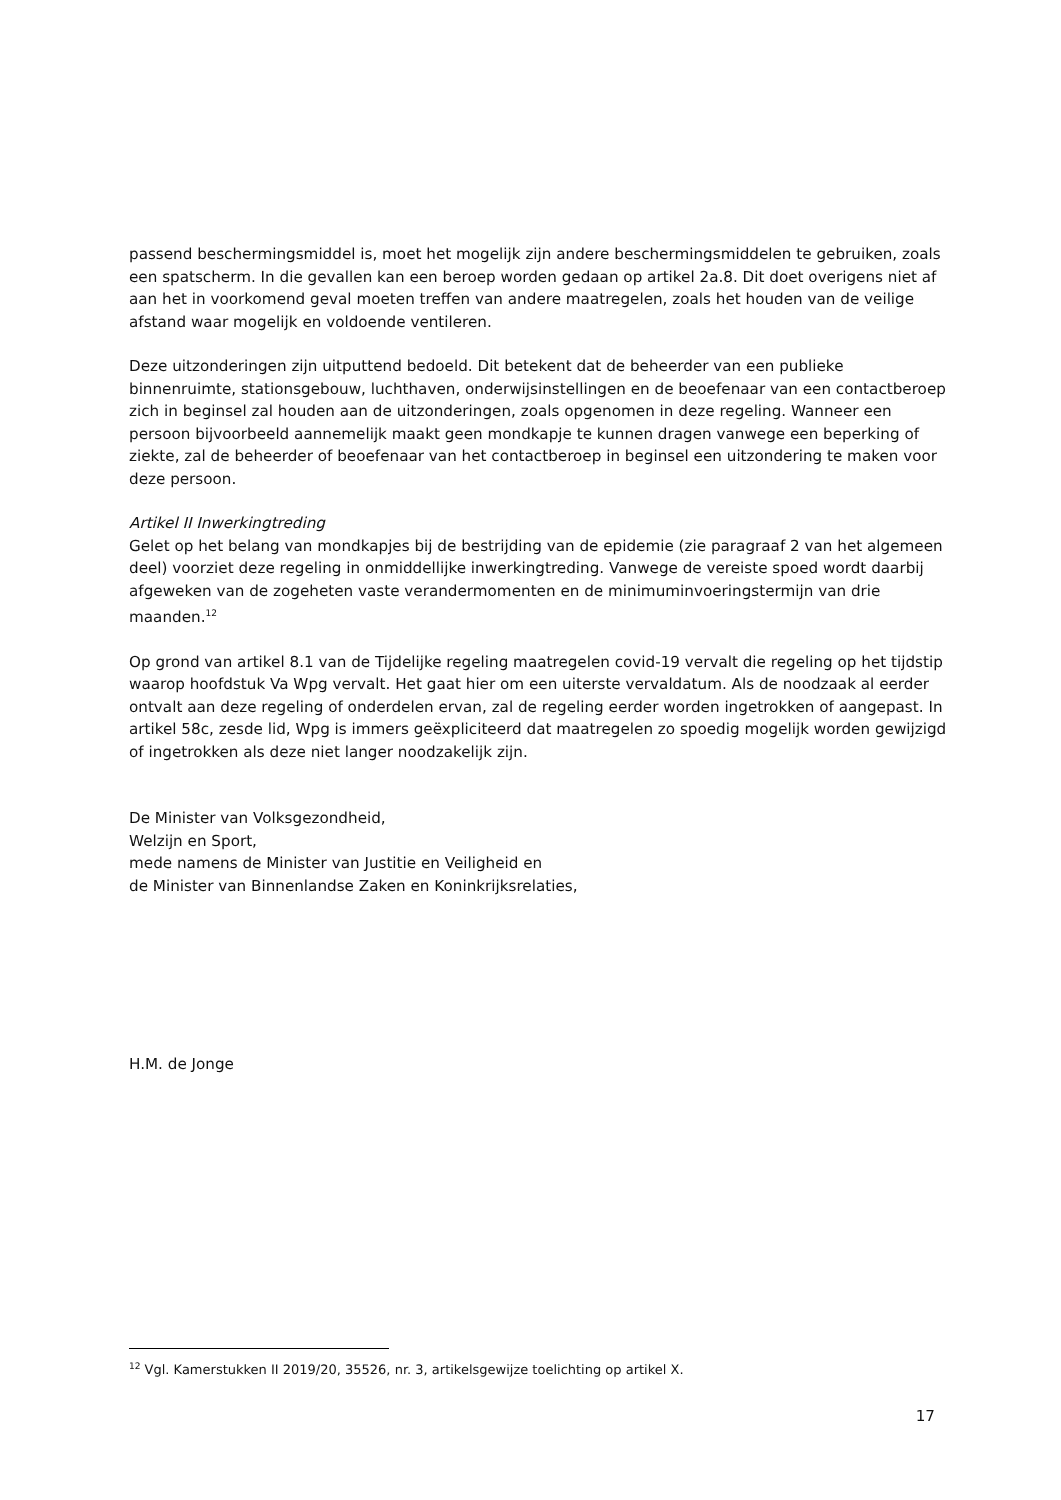passend beschermingsmiddel is, moet het mogelijk zijn andere beschermingsmiddelen te gebruiken, zoals een spatscherm. In die gevallen kan een beroep worden gedaan op artikel 2a.8. Dit doet overigens niet af aan het in voorkomend geval moeten treffen van andere maatregelen, zoals het houden van de veilige afstand waar mogelijk en voldoende ventileren.
Deze uitzonderingen zijn uitputtend bedoeld. Dit betekent dat de beheerder van een publieke binnenruimte, stationsgebouw, luchthaven, onderwijsinstellingen en de beoefenaar van een contactberoep zich in beginsel zal houden aan de uitzonderingen, zoals opgenomen in deze regeling. Wanneer een persoon bijvoorbeeld aannemelijk maakt geen mondkapje te kunnen dragen vanwege een beperking of ziekte, zal de beheerder of beoefenaar van het contactberoep in beginsel een uitzondering te maken voor deze persoon.
Artikel II Inwerkingtreding
Gelet op het belang van mondkapjes bij de bestrijding van de epidemie (zie paragraaf 2 van het algemeen deel) voorziet deze regeling in onmiddellijke inwerkingtreding. Vanwege de vereiste spoed wordt daarbij afgeweken van de zogeheten vaste verandermomenten en de minimuminvoeringstermijn van drie maanden.<sup>12</sup>
Op grond van artikel 8.1 van de Tijdelijke regeling maatregelen covid-19 vervalt die regeling op het tijdstip waarop hoofdstuk Va Wpg vervalt. Het gaat hier om een uiterste vervaldatum. Als de noodzaak al eerder ontvalt aan deze regeling of onderdelen ervan, zal de regeling eerder worden ingetrokken of aangepast. In artikel 58c, zesde lid, Wpg is immers geëxpliciteerd dat maatregelen zo spoedig mogelijk worden gewijzigd of ingetrokken als deze niet langer noodzakelijk zijn.
De Minister van Volksgezondheid,
Welzijn en Sport,
mede namens de Minister van Justitie en Veiligheid en
de Minister van Binnenlandse Zaken en Koninkrijksrelaties,
H.M. de Jonge
<sup>12</sup> Vgl. Kamerstukken II 2019/20, 35526, nr. 3, artikelsgewijze toelichting op artikel X.
17